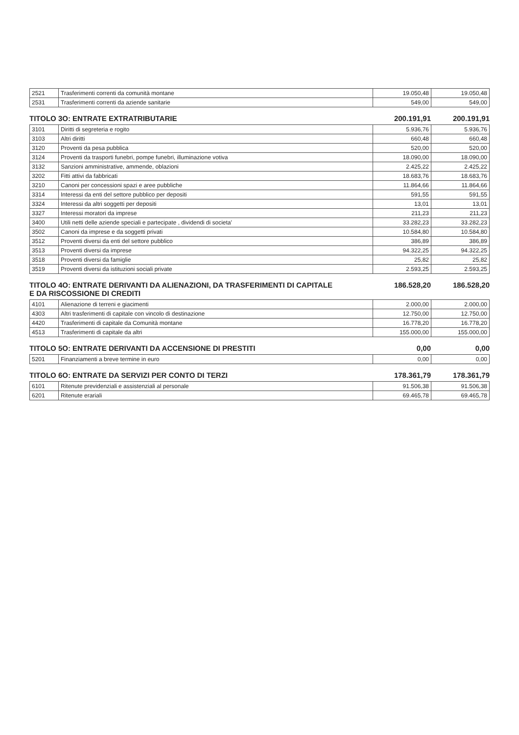| 2521 | Trasferimenti correnti da comunità montane | 19.050,48 | 19.050,48 |
| 2531 | Trasferimenti correnti da aziende sanitarie | 549,00 | 549,00 |
TITOLO 3O: ENTRATE EXTRATRIBUTARIE 200.191,91 200.191,91
| 3101 | Diritti di segreteria e rogito | 5.936,76 | 5.936,76 |
| 3103 | Altri diritti | 660,48 | 660,48 |
| 3120 | Proventi da pesa pubblica | 520,00 | 520,00 |
| 3124 | Proventi da trasporti funebri, pompe funebri, illuminazione votiva | 18.090,00 | 18.090,00 |
| 3132 | Sanzioni amministrative, ammende, oblazioni | 2.425,22 | 2.425,22 |
| 3202 | Fitti attivi da fabbricati | 18.683,76 | 18.683,76 |
| 3210 | Canoni per concessioni spazi e aree pubbliche | 11.864,66 | 11.864,66 |
| 3314 | Interessi da enti del settore pubblico per depositi | 591,55 | 591,55 |
| 3324 | Interessi da altri soggetti per depositi | 13,01 | 13,01 |
| 3327 | Interessi moratori da imprese | 211,23 | 211,23 |
| 3400 | Utili netti delle aziende speciali e partecipate , dividendi di societa' | 33.282,23 | 33.282,23 |
| 3502 | Canoni da imprese e da soggetti privati | 10.584,80 | 10.584,80 |
| 3512 | Proventi diversi da enti del settore pubblico | 386,89 | 386,89 |
| 3513 | Proventi diversi da imprese | 94.322,25 | 94.322,25 |
| 3518 | Proventi diversi da famiglie | 25,82 | 25,82 |
| 3519 | Proventi diversi da istituzioni sociali private | 2.593,25 | 2.593,25 |
TITOLO 4O: ENTRATE DERIVANTI DA ALIENAZIONI, DA TRASFERIMENTI DI CAPITALE
E DA RISCOSSIONE DI CREDITI 186.528,20 186.528,20
| 4101 | Alienazione di terreni e giacimenti | 2.000,00 | 2.000,00 |
| 4303 | Altri trasferimenti di capitale con vincolo di destinazione | 12.750,00 | 12.750,00 |
| 4420 | Trasferimenti di capitale da Comunità montane | 16.778,20 | 16.778,20 |
| 4513 | Trasferimenti di capitale da altri | 155.000,00 | 155.000,00 |
TITOLO 5O: ENTRATE DERIVANTI DA ACCENSIONE DI PRESTITI 0,00 0,00
| 5201 | Finanziamenti a breve termine in euro | 0,00 | 0,00 |
TITOLO 6O: ENTRATE DA SERVIZI PER CONTO DI TERZI 178.361,79 178.361,79
| 6101 | Ritenute previdenziali e assistenziali al personale | 91.506,38 | 91.506,38 |
| 6201 | Ritenute erariali | 69.465,78 | 69.465,78 |